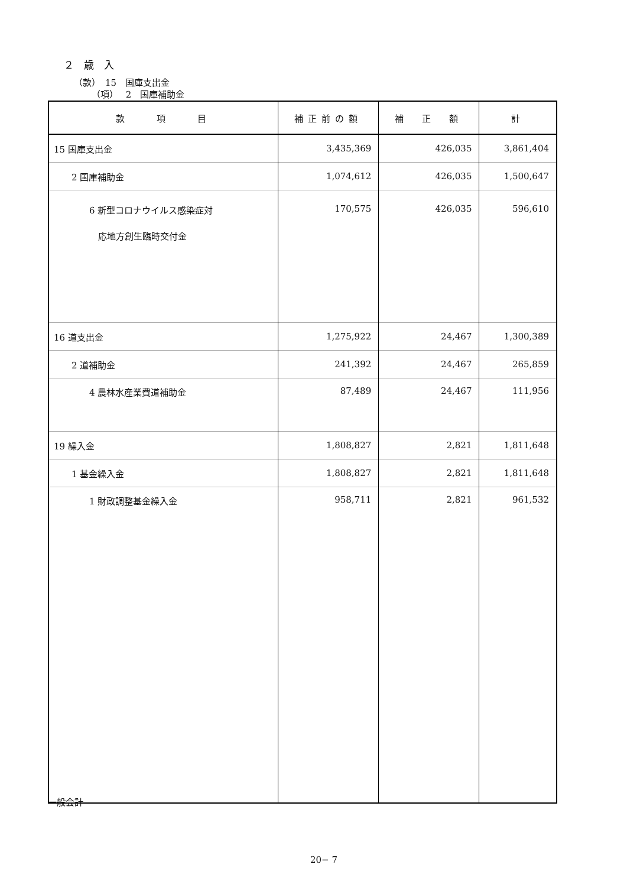２　歳　入
（款）　15　国庫支出金
（項）　 2　国庫補助金
| 款 項 目 | 補正前の額 | 補 正 額 | 計 |
| --- | --- | --- | --- |
| 15 国庫支出金 | 3,435,369 | 426,035 | 3,861,404 |
| 2 国庫補助金 | 1,074,612 | 426,035 | 1,500,647 |
| 6 新型コロナウイルス感染症対 応地方創生臨時交付金 | 170,575 | 426,035 | 596,610 |
| 16 道支出金 | 1,275,922 | 24,467 | 1,300,389 |
| 2 道補助金 | 241,392 | 24,467 | 265,859 |
| 4 農林水産業費道補助金 | 87,489 | 24,467 | 111,956 |
| 19 繰入金 | 1,808,827 | 2,821 | 1,811,648 |
| 1 基金繰入金 | 1,808,827 | 2,821 | 1,811,648 |
| 1 財政調整基金繰入金 | 958,711 | 2,821 | 961,532 |
一般会計
20− 7